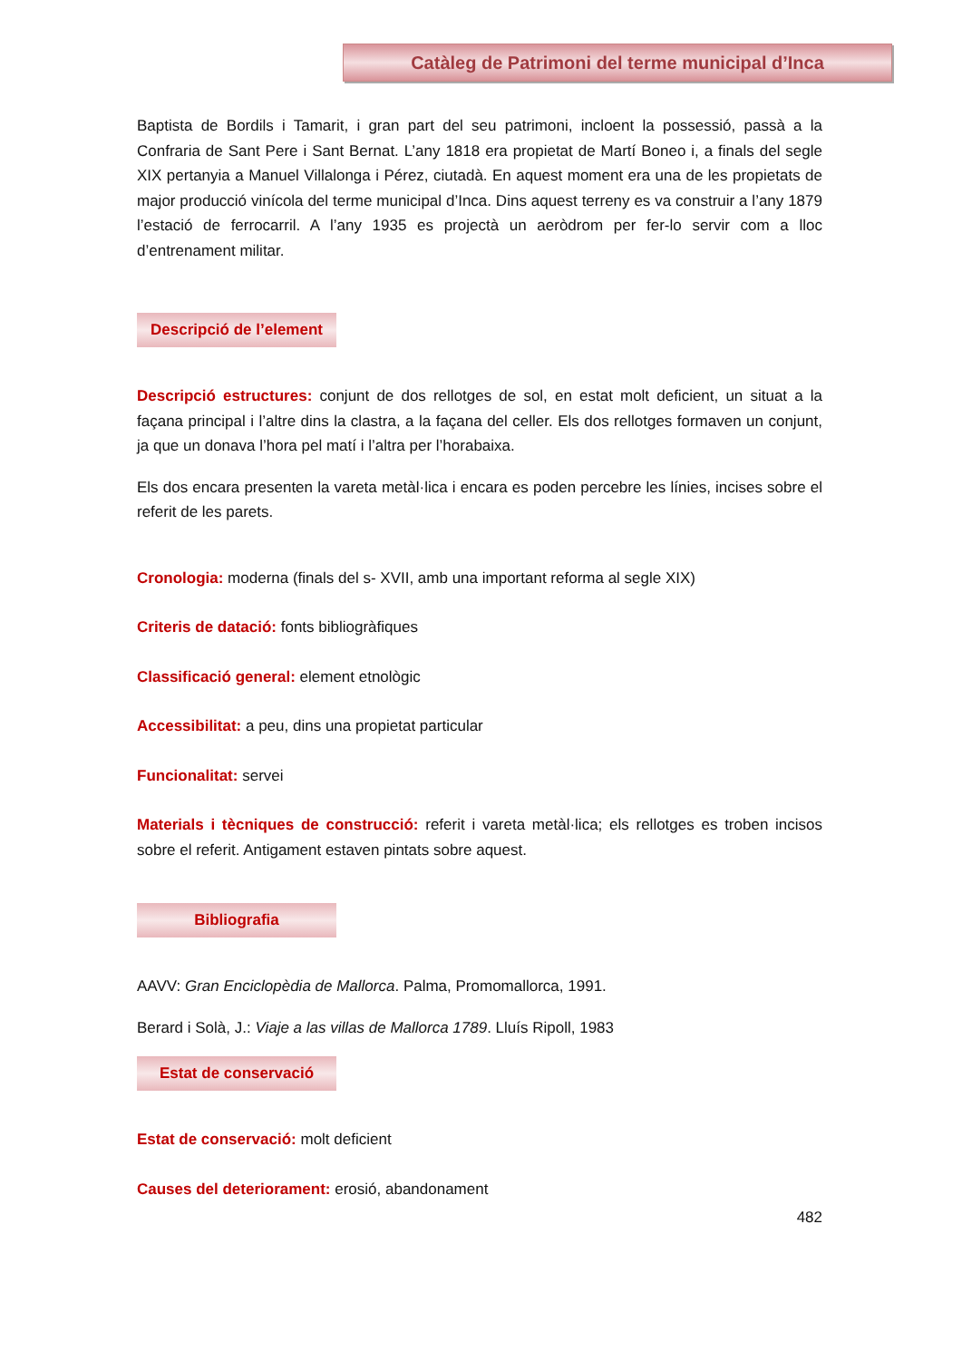Catàleg de Patrimoni del terme municipal d’Inca
Baptista de Bordils i Tamarit, i gran part del seu patrimoni, incloent la possessió, passà a la Confraria de Sant Pere i Sant Bernat. L’any 1818 era propietat de Martí Boneo i, a finals del segle XIX pertanyia a Manuel Villalonga i Pérez, ciutadà. En aquest moment era una de les propietats de major producció vinícola del terme municipal d’Inca. Dins aquest terreny es va construir a l’any 1879 l’estació de ferrocarril. A l’any 1935 es projectà un aeròdrom per fer-lo servir com a lloc d’entrenament militar.
Descripció de l’element
Descripció estructures: conjunt de dos rellotges de sol, en estat molt deficient, un situat a la façana principal i l’altre dins la clastra, a la façana del celler. Els dos rellotges formaven un conjunt, ja que un donava l’hora pel matí i l’altra per l’horabaixa.
Els dos encara presenten la vareta metàl·lica i encara es poden percebre les línies, incises sobre el referit de les parets.
Cronologia: moderna (finals del s- XVII, amb una important reforma al segle XIX)
Criteris de datació: fonts bibliogràfiques
Classificació general: element etnològic
Accessibilitat: a peu, dins una propietat particular
Funcionalitat: servei
Materials i tècniques de construcció: referit i vareta metàl·lica; els rellotges es troben incisos sobre el referit. Antigament estaven pintats sobre aquest.
Bibliografia
AAVV: Gran Enciclopèdia de Mallorca. Palma, Promomallorca, 1991.
Berard i Solà, J.: Viaje a las villas de Mallorca 1789. Lluís Ripoll, 1983
Estat de conservació
Estat de conservació: molt deficient
Causes del deteriorament: erosió, abandonament
482